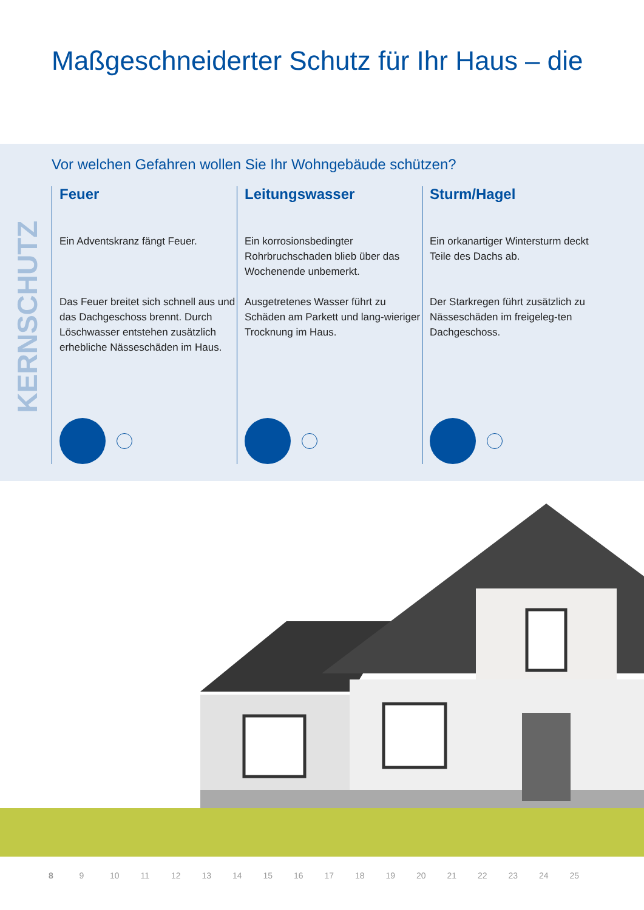Maßgeschneiderter Schutz für Ihr Haus – die
KERNSCHUTZ
Vor welchen Gefahren wollen Sie Ihr Wohngebäude schützen?
Feuer
Ein Adventskranz fängt Feuer.
Das Feuer breitet sich schnell aus und das Dachgeschoss brennt. Durch Löschwasser entstehen zusätzlich erhebliche Nässeschäden im Haus.
Leitungswasser
Ein korrosionsbedingter Rohrbruchschaden blieb über das Wochenende unbemerkt.
Ausgetretenes Wasser führt zu Schäden am Parkett und lang-wieriger Trocknung im Haus.
Sturm/Hagel
Ein orkanartiger Wintersturm deckt Teile des Dachs ab.
Der Starkregen führt zusätzlich zu Nässeschäden im freigeleg-ten Dachgeschoss.
8 9 10 11 12 13 14 15 16 17 18 19 20 21 22 23 24 25